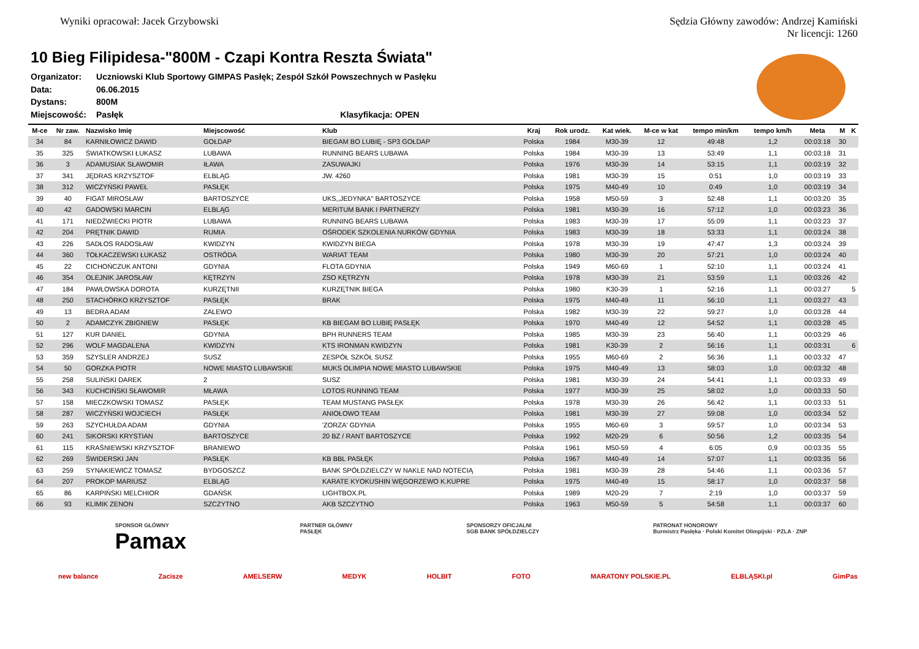Wyniki opracował: Jacek Grzybowski
Sędzia Główny zawodów: Andrzej Kamiński
Nr licencji: 1260
10 Bieg Filipidesa-"800M - Czapi Kontra Reszta Świata"
| Organizator: | Uczniowski Klub Sportowy GIMPAS Pasłęk; Zespół Szkół Powszechnych w Pasłęku |
| Data: | 06.06.2015 |
| Dystans: | 800M |
| Miejscowość: | Pasłęk Klasyfikacja: OPEN |
| M-ce | Nr zaw. | Nazwisko Imię | Miejscowość | Klub | Kraj | Rok urodz. | Kat wiek. | M-ce w kat | tempo min/km | tempo km/h | Meta | M | K |
| --- | --- | --- | --- | --- | --- | --- | --- | --- | --- | --- | --- | --- | --- |
| 34 | 84 | KARNIŁOWICZ DAWID | GOŁDAP | BIEGAM BO LUBIĘ - SP3 GOŁDAP | Polska | 1984 | M30-39 | 12 | 49:48 | 1,2 | 00:03:18 | 30 | |
| 35 | 325 | ŚWIATKOWSKI ŁUKASZ | LUBAWA | RUNNING BEARS LUBAWA | Polska | 1984 | M30-39 | 13 | 53:49 | 1,1 | 00:03:18 | 31 | |
| 36 | 3 | ADAMUSIAK SŁAWOMIR | IŁAWA | ZASUWAJKI | Polska | 1976 | M30-39 | 14 | 53:15 | 1,1 | 00:03:19 | 32 | |
| 37 | 341 | JĘDRAS KRZYSZTOF | ELBLĄG | JW. 4260 | Polska | 1981 | M30-39 | 15 | 0:51 | 1,0 | 00:03:19 | 33 | |
| 38 | 312 | WICZYŃSKI PAWEŁ | PASŁĘK | | Polska | 1975 | M40-49 | 10 | 0:49 | 1,0 | 00:03:19 | 34 | |
| 39 | 40 | FIGAT MIROSŁAW | BARTOSZYCE | UKS,,JEDYNKA" BARTOSZYCE | Polska | 1958 | M50-59 | 3 | 52:48 | 1,1 | 00:03:20 | 35 | |
| 40 | 42 | GADOWSKI MARCIN | ELBLĄG | MERITUM BANK I PARTNERZY | Polska | 1981 | M30-39 | 16 | 57:12 | 1,0 | 00:03:23 | 36 | |
| 41 | 171 | NIEDŹWIECKI PIOTR | LUBAWA | RUNNING BEARS LUBAWA | Polska | 1983 | M30-39 | 17 | 55:09 | 1,1 | 00:03:23 | 37 | |
| 42 | 204 | PRĘTNIK DAWID | RUMIA | OŚRODEK SZKOLENIA NURKÓW GDYNIA | Polska | 1983 | M30-39 | 18 | 53:33 | 1,1 | 00:03:24 | 38 | |
| 43 | 226 | SADŁOS RADOSŁAW | KWIDZYN | KWIDZYN BIEGA | Polska | 1978 | M30-39 | 19 | 47:47 | 1,3 | 00:03:24 | 39 | |
| 44 | 360 | TOŁKACZEWSKI ŁUKASZ | OSTRÓDA | WARIAT TEAM | Polska | 1980 | M30-39 | 20 | 57:21 | 1,0 | 00:03:24 | 40 | |
| 45 | 22 | CICHOŃCZUK ANTONI | GDYNIA | FLOTA GDYNIA | Polska | 1949 | M60-69 | 1 | 52:10 | 1,1 | 00:03:24 | 41 | |
| 46 | 354 | OLEJNIK JAROSŁAW | KĘTRZYN | ZSO KĘTRZYN | Polska | 1978 | M30-39 | 21 | 53:59 | 1,1 | 00:03:26 | 42 | |
| 47 | 184 | PAWŁOWSKA DOROTA | KURZĘTNII | KURZĘTNIK BIEGA | Polska | 1980 | K30-39 | 1 | 52:16 | 1,1 | 00:03:27 | | 5 |
| 48 | 250 | STACHÓRKO KRZYSZTOF | PASŁĘK | BRAK | Polska | 1975 | M40-49 | 11 | 56:10 | 1,1 | 00:03:27 | 43 | |
| 49 | 13 | BEDRA ADAM | ZALEWO | | Polska | 1982 | M30-39 | 22 | 59:27 | 1,0 | 00:03:28 | 44 | |
| 50 | 2 | ADAMCZYK ZBIGNIEW | PASŁĘK | KB BIEGAM BO LUBIĘ PASŁĘK | Polska | 1970 | M40-49 | 12 | 54:52 | 1,1 | 00:03:28 | 45 | |
| 51 | 127 | KUR DANIEL | GDYNIA | BPH RUNNERS TEAM | Polska | 1985 | M30-39 | 23 | 56:40 | 1,1 | 00:03:29 | 46 | |
| 52 | 296 | WOLF MAGDALENA | KWIDZYN | KTS IRONMAN KWIDZYN | Polska | 1981 | K30-39 | 2 | 56:16 | 1,1 | 00:03:31 | | 6 |
| 53 | 359 | SZYSLER ANDRZEJ | SUSZ | ZESPÓŁ SZKÓŁ SUSZ | Polska | 1955 | M60-69 | 2 | 56:36 | 1,1 | 00:03:32 | 47 | |
| 54 | 50 | GORZKA PIOTR | NOWE MIASTO LUBAWSKIE | MUKS OLIMPIA NOWE MIASTO LUBAWSKIE | Polska | 1975 | M40-49 | 13 | 58:03 | 1,0 | 00:03:32 | 48 | |
| 55 | 258 | SULIŃSKI DAREK | 2 | SUSZ | Polska | 1981 | M30-39 | 24 | 54:41 | 1,1 | 00:03:33 | 49 | |
| 56 | 343 | KUCHCIŃSKI SŁAWOMIR | MŁAWA | LOTOS RUNNING TEAM | Polska | 1977 | M30-39 | 25 | 58:02 | 1,0 | 00:03:33 | 50 | |
| 57 | 158 | MIECZKOWSKI TOMASZ | PASŁĘK | TEAM MUSTANG PASŁĘK | Polska | 1978 | M30-39 | 26 | 56:42 | 1,1 | 00:03:33 | 51 | |
| 58 | 287 | WICZYŃSKI WOJCIECH | PASŁĘK | ANIOŁOWO TEAM | Polska | 1981 | M30-39 | 27 | 59:08 | 1,0 | 00:03:34 | 52 | |
| 59 | 263 | SZYCHUŁDA ADAM | GDYNIA | 'ZORZA' GDYNIA | Polska | 1955 | M60-69 | 3 | 59:57 | 1,0 | 00:03:34 | 53 | |
| 60 | 241 | SIKORSKI KRYSTIAN | BARTOSZYCE | 20 BZ / RANT BARTOSZYCE | Polska | 1992 | M20-29 | 6 | 50:56 | 1,2 | 00:03:35 | 54 | |
| 61 | 115 | KRAŚNIEWSKI KRZYSZTOF | BRANIEWO | | Polska | 1961 | M50-59 | 4 | 6:05 | 0,9 | 00:03:35 | 55 | |
| 62 | 269 | ŚWIDERSKI JAN | PASŁĘK | KB BBL PASŁĘK | Polska | 1967 | M40-49 | 14 | 57:07 | 1,1 | 00:03:35 | 56 | |
| 63 | 259 | SYNAKIEWICZ TOMASZ | BYDGOSZCZ | BANK SPÓŁDZIELCZY W NAKLE NAD NOTECIĄ | Polska | 1981 | M30-39 | 28 | 54:46 | 1,1 | 00:03:36 | 57 | |
| 64 | 207 | PROKOP MARIUSZ | ELBLĄG | KARATE KYOKUSHIN WĘGORZEWO K.KUPRE | Polska | 1975 | M40-49 | 15 | 58:17 | 1,0 | 00:03:37 | 58 | |
| 65 | 86 | KARPIŃSKI MELCHIOR | GDAŃSK | LIGHTBOX.PL | Polska | 1989 | M20-29 | 7 | 2:19 | 1,0 | 00:03:37 | 59 | |
| 66 | 93 | KLIMIK ZENON | SZCZYTNO | AKB SZCZYTNO | Polska | 1963 | M50-59 | 5 | 54:58 | 1,1 | 00:03:37 | 60 | |
SPONSOR GŁÓWNY
Pamax
PARTNER GŁÓWNY
PASŁĘK
SPONSORZY OFICJALNI
SGB BANK SPÓŁDZIELCZY
PATRONAT HONOROWY
Burmistrz Pasłęka · Polski Komitet Olimpijski · PZLA · ZNP
new balance Zacisze AMELSERW MEDYK HOLBIT FOTO MARATONY POLSKIE.PL ELBLĄSKI.pl GimPas